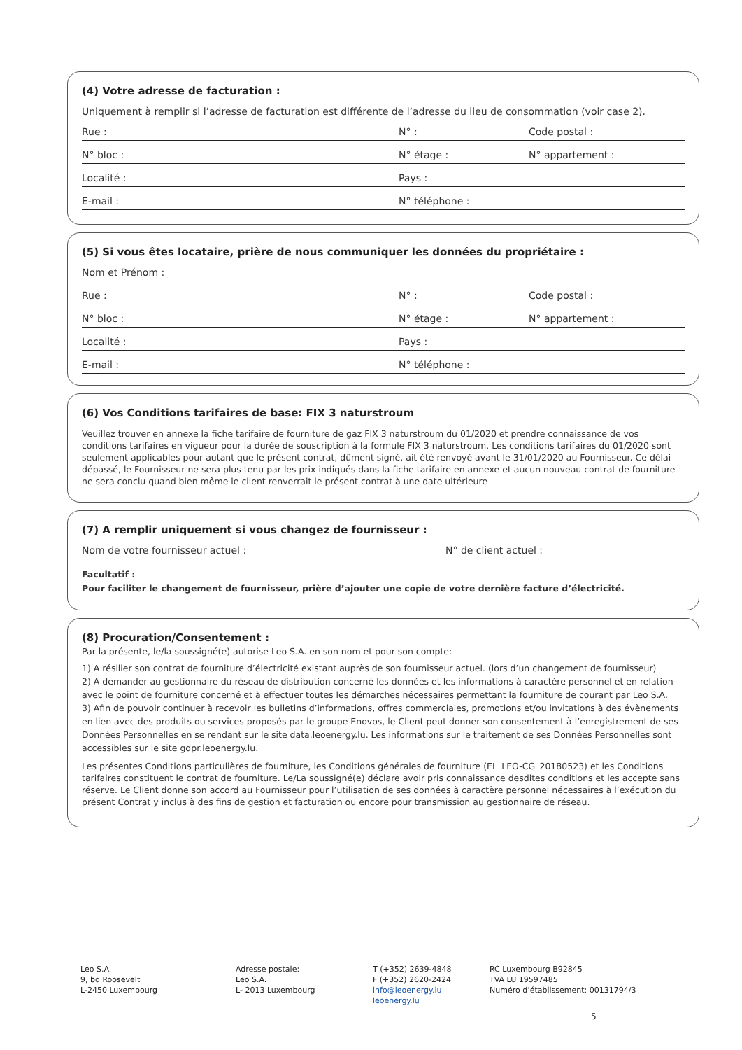(4) Votre adresse de facturation :
Uniquement à remplir si l’adresse de facturation est différente de l’adresse du lieu de consommation (voir case 2).
Rue : N° : Code postal :
N° bloc : N° étage : N° appartement :
Localité : Pays :
E-mail : N° téléphone :
(5) Si vous êtes locataire, prière de nous communiquer les données du propriétaire :
Nom et Prénom :
Rue : N° : Code postal :
N° bloc : N° étage : N° appartement :
Localité : Pays :
E-mail : N° téléphone :
(6) Vos Conditions tarifaires de base: FIX 3 naturstroum
Veuillez trouver en annexe la fiche tarifaire de fourniture de gaz FIX 3 naturstroum du 01/2020 et prendre connaissance de vos conditions tarifaires en vigueur pour la durée de souscription à la formule FIX 3 naturstroum. Les conditions tarifaires du 01/2020 sont seulement applicables pour autant que le présent contrat, dûment signé, ait été renvoyé avant le 31/01/2020 au Fournisseur. Ce délai dépassé, le Fournisseur ne sera plus tenu par les prix indiqués dans la fiche tarifaire en annexe et aucun nouveau contrat de fourniture ne sera conclu quand bien même le client renverrait le présent contrat à une date ultérieure
(7) A remplir uniquement si vous changez de fournisseur :
Nom de votre fournisseur actuel : N° de client actuel :
Facultatif :
Pour faciliter le changement de fournisseur, prière d’ajouter une copie de votre dernière facture d’électricité.
(8) Procuration/Consentement :
Par la présente, le/la soussigné(e) autorise Leo S.A. en son nom et pour son compte:
1) A résilier son contrat de fourniture d’électricité existant auprès de son fournisseur actuel. (lors d’un changement de fournisseur)
2) A demander au gestionnaire du réseau de distribution concerné les données et les informations à caractère personnel et en relation avec le point de fourniture concerné et à effectuer toutes les démarches nécessaires permettant la fourniture de courant par Leo S.A.
3) Afin de pouvoir continuer à recevoir les bulletins d’informations, offres commerciales, promotions et/ou invitations à des évènements en lien avec des produits ou services proposés par le groupe Enovos, le Client peut donner son consentement à l’enregistrement de ses Données Personnelles en se rendant sur le site data.leoenergy.lu. Les informations sur le traitement de ses Données Personnelles sont accessibles sur le site gdpr.leoenergy.lu.
Les présentes Conditions particulières de fourniture, les Conditions générales de fourniture (EL_LEO-CG_20180523) et les Conditions tarifaires constituent le contrat de fourniture. Le/La soussigné(e) déclare avoir pris connaissance desdites conditions et les accepte sans réserve. Le Client donne son accord au Fournisseur pour l’utilisation de ses données à caractère personnel nécessaires à l’exécution du présent Contrat y inclus à des fins de gestion et facturation ou encore pour transmission au gestionnaire de réseau.
Leo S.A.
9, bd Roosevelt
L-2450 Luxembourg
Adresse postale:
Leo S.A.
L- 2013 Luxembourg
T (+352) 2639-4848
F (+352) 2620-2424
info@leoenergy.lu
leoenergy.lu
RC Luxembourg B92845
TVA LU 19597485
Numéro d’établissement: 00131794/3
5